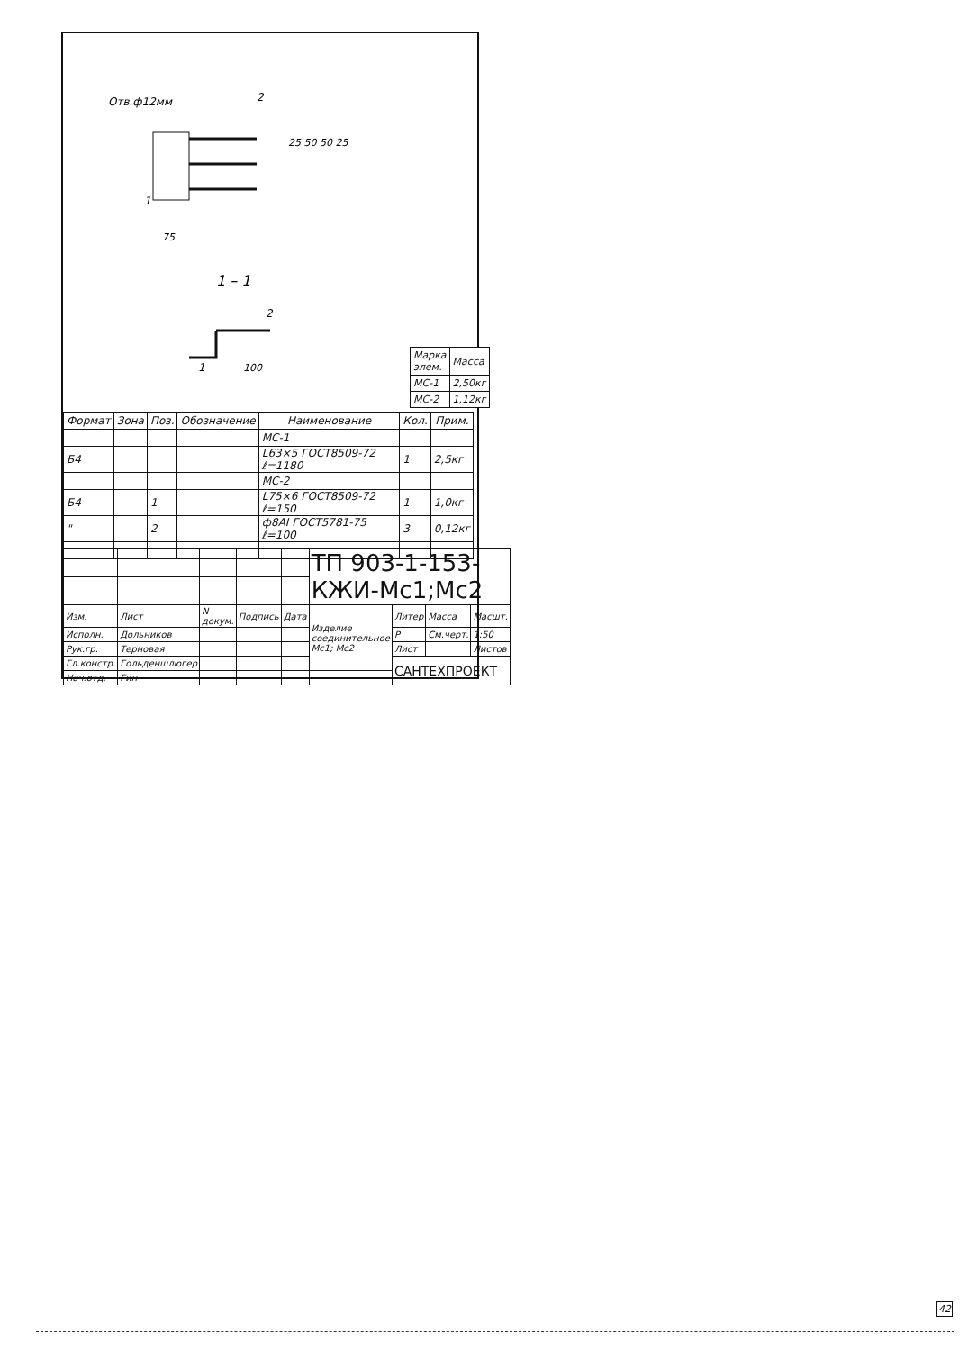Отв.ф12мм
2
25 50 50 25
75
1
1 – 1
2
1
100
| Марка элем. | Масса |
| МС-1 | 2,50кг |
| МС-2 | 1,12кг |
| Формат | Зона | Поз. | Обозначение | Наименование | Кол. | Прим. |
| --- | --- | --- | --- | --- | --- | --- |
| | | | | МС-1 | | |
| Б4 | | | | L63×5 ГОСТ8509-72 ℓ=1180 | 1 | 2,5кг |
| | | | | МС-2 | | |
| Б4 | | 1 | | L75×6 ГОСТ8509-72 ℓ=150 | 1 | 1,0кг |
| " | | 2 | | ф8AI ГОСТ5781-75 ℓ=100 | 3 | 0,12кг |
| | | | | | ТП 903-1-153- КЖИ-Мс1;Мс2 | | | |
| Изм. | Лист | N докум. | Подпись | Дата | Изделие соединительное Мс1; Мс2 | Литер | Масса | Масшт. |
| Исполн. | Дольников | | | | | Р | См.черт. | 1:50 |
| Рук.гр. | Терновая | | | | | Лист | | Листов |
| Гл.констр. | Гольденшлюгер | | | | | САНТЕХПРОЕКТ | | |
| Нач.отд. | Гин | | | | | | | |
42